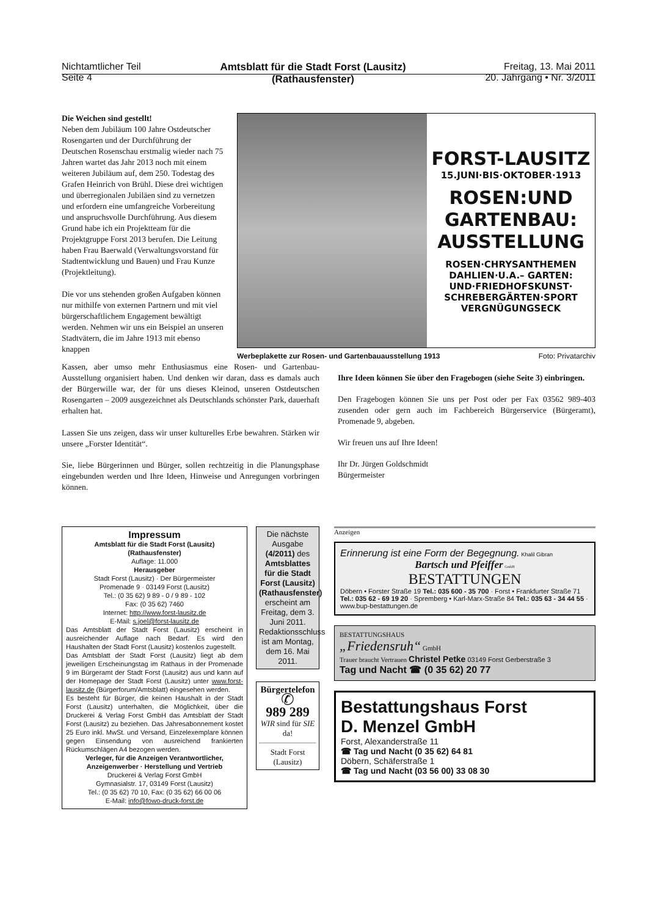Nichtamtlicher Teil
Seite 4
Amtsblatt für die Stadt Forst (Lausitz)
(Rathausfenster)
Freitag, 13. Mai 2011
20. Jahrgang • Nr. 3/2011
Die Weichen sind gestellt!
Neben dem Jubiläum 100 Jahre Ostdeutscher Rosengarten und der Durchführung der Deutschen Rosenschau erstmalig wieder nach 75 Jahren wartet das Jahr 2013 noch mit einem weiteren Jubiläum auf, dem 250. Todestag des Grafen Heinrich von Brühl. Diese drei wichtigen und überregionalen Jubiläen sind zu vernetzen und erfordern eine umfangreiche Vorbereitung und anspruchsvolle Durchführung. Aus diesem Grund habe ich ein Projektteam für die Projektgruppe Forst 2013 berufen. Die Leitung haben Frau Baerwald (Verwaltungsvorstand für Stadtentwicklung und Bauen) und Frau Kunze (Projektleitung).
Die vor uns stehenden großen Aufgaben können nur mithilfe von externen Partnern und mit viel bürgerschaftlichem Engagement bewältigt werden. Nehmen wir uns ein Beispiel an unseren Stadtvätern, die im Jahre 1913 mit ebenso knappen
FORST-LAUSITZ
15.JUNI·BIS·OKTOBER·1913
ROSEN:UND
GARTENBAU:
AUSSTELLUNG
ROSEN·CHRYSANTHEMEN
DAHLIEN·U.A.– GARTEN:
UND·FRIEDHOFSKUNST·
SCHREBERGÄRTEN·SPORT
VERGNÜGUNGSECK
Werbeplakette zur Rosen- und Gartenbauausstellung 1913 Foto: Privatarchiv
Kassen, aber umso mehr Enthusiasmus eine Rosen- und Gartenbau-Ausstellung organisiert haben. Und denken wir daran, dass es damals auch der Bürgerwille war, der für uns dieses Kleinod, unseren Ostdeutschen Rosengarten – 2009 ausgezeichnet als Deutschlands schönster Park, dauerhaft erhalten hat.
Lassen Sie uns zeigen, dass wir unser kulturelles Erbe bewahren. Stärken wir unsere „Forster Identität“.
Sie, liebe Bürgerinnen und Bürger, sollen rechtzeitig in die Planungsphase eingebunden werden und Ihre Ideen, Hinweise und Anregungen vorbringen können.
Ihre Ideen können Sie über den Fragebogen (siehe Seite 3) einbringen.
Den Fragebogen können Sie uns per Post oder per Fax 03562 989-403 zusenden oder gern auch im Fachbereich Bürgerservice (Bürgeramt), Promenade 9, abgeben.
Wir freuen uns auf Ihre Ideen!
Ihr Dr. Jürgen Goldschmidt
Bürgermeister
Impressum
Amtsblatt für die Stadt Forst (Lausitz)
(Rathausfenster)
Auflage: 11.000
Herausgeber
Stadt Forst (Lausitz) · Der Bürgermeister
Promenade 9 · 03149 Forst (Lausitz)
Tel.: (0 35 62) 9 89 - 0 / 9 89 - 102
Fax: (0 35 62) 7460
Internet: http://www.forst-lausitz.de
E-Mail: s.joel@forst-lausitz.de
Das Amtsblatt der Stadt Forst (Lausitz) erscheint in ausreichender Auflage nach Bedarf. Es wird den Haushalten der Stadt Forst (Lausitz) kostenlos zugestellt.
Das Amtsblatt der Stadt Forst (Lausitz) liegt ab dem jeweiligen Erscheinungstag im Rathaus in der Promenade 9 im Bürgeramt der Stadt Forst (Lausitz) aus und kann auf der Homepage der Stadt Forst (Lausitz) unter www.forst-lausitz.de (Bürgerforum/Amtsblatt) eingesehen werden.
Es besteht für Bürger, die keinen Haushalt in der Stadt Forst (Lausitz) unterhalten, die Möglichkeit, über die Druckerei & Verlag Forst GmbH das Amtsblatt der Stadt Forst (Lausitz) zu beziehen. Das Jahresabonnement kostet 25 Euro inkl. MwSt. und Versand, Einzelexemplare können gegen Einsendung von ausreichend frankierten Rückumschlägen A4 bezogen werden.
Verleger, für die Anzeigen Verantwortlicher, Anzeigenwerber · Herstellung und Vertrieb
Druckerei & Verlag Forst GmbH
Gymnasialstr. 17, 03149 Forst (Lausitz)
Tel.: (0 35 62) 70 10, Fax: (0 35 62) 66 00 06
E-Mail: info@fowo-druck-forst.de
Die nächste Ausgabe (4/2011) des Amtsblattes für die Stadt Forst (Lausitz) (Rathausfenster) erscheint am Freitag, dem 3. Juni 2011. Redaktionsschluss ist am Montag, dem 16. Mai 2011.
Bürgertelefon
✆
989 289
WIR sind für SIE da!
Stadt Forst (Lausitz)
Anzeigen
Erinnerung ist eine Form der Begegnung. Khalil Gibran
Bartsch und Pfeiffer GmbH
BESTATTUNGEN
Döbern • Forster Straße 19 Tel.: 035 600 - 35 700 · Forst • Frankfurter Straße 71 Tel.: 035 62 - 69 19 20 · Spremberg • Karl-Marx-Straße 84 Tel.: 035 63 - 34 44 55 · www.bup-bestattungen.de
BESTATTUNGSHAUS
„Friedensruh“ GmbH
Trauer braucht Vertrauen Christel Petke 03149 Forst Gerberstraße 3
Tag und Nacht ☎ (0 35 62) 20 77
Bestattungshaus Forst
D. Menzel GmbH
Forst, Alexanderstraße 11
☎ Tag und Nacht (0 35 62) 64 81
Döbern, Schäferstraße 1
☎ Tag und Nacht (03 56 00) 33 08 30